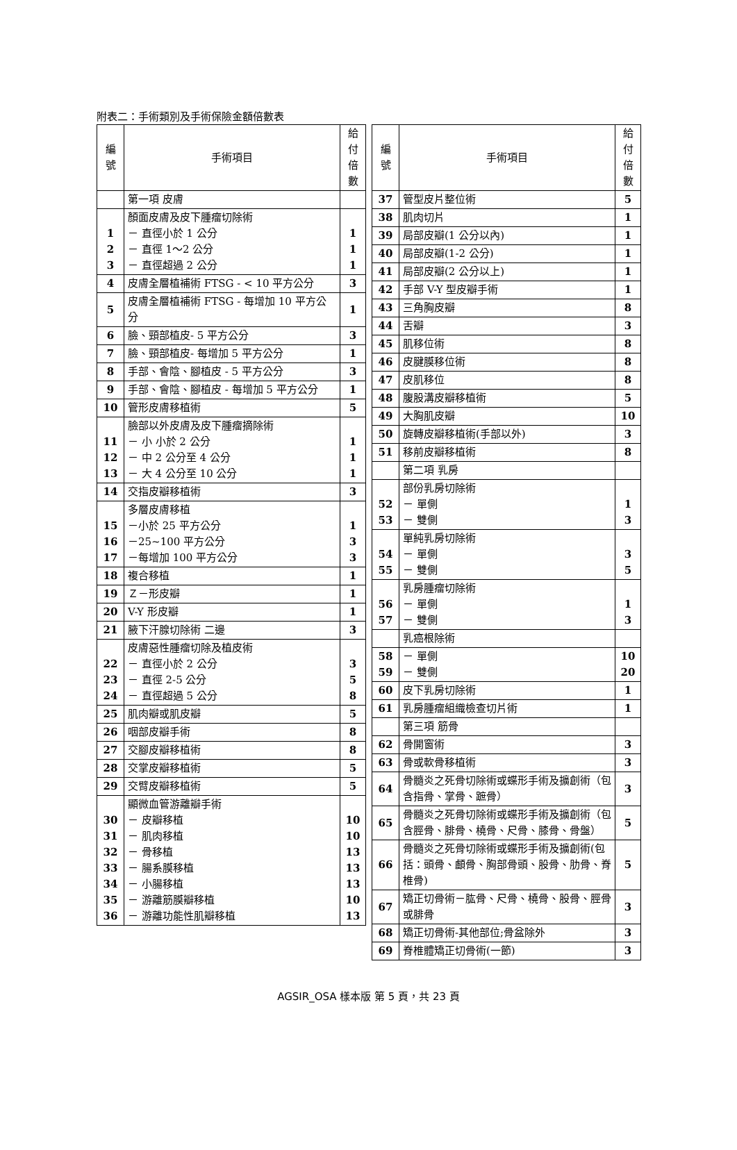附表二：手術類別及手術保險金額倍數表
| 編 號 | 手術項目 | 給付 倍數 |
| --- | --- | --- |
| | 第一項 皮膚 | |
| 1 2 3 | 顏面皮膚及皮下腫瘤切除術 － 直徑小於 1 公分 － 直徑 1～2 公分 － 直徑超過 2 公分 | 1 1 1 |
| 4 | 皮膚全層植補術 FTSG - < 10 平方公分 | 3 |
| 5 | 皮膚全層植補術 FTSG - 每增加 10 平方公分 | 1 |
| 6 | 臉、頸部植皮- 5 平方公分 | 3 |
| 7 | 臉、頸部植皮- 每增加 5 平方公分 | 1 |
| 8 | 手部、會陰、腳植皮 - 5 平方公分 | 3 |
| 9 | 手部、會陰、腳植皮 - 每增加 5 平方公分 | 1 |
| 10 | 管形皮膚移植術 | 5 |
| 11 12 13 | 臉部以外皮膚及皮下腫瘤摘除術 － 小 小於 2 公分 － 中 2 公分至 4 公分 － 大 4 公分至 10 公分 | 1 1 1 |
| 14 | 交指皮瓣移植術 | 3 |
| 15 16 17 | 多層皮膚移植 －小於 25 平方公分 －25~100 平方公分 －每增加 100 平方公分 | 1 3 3 |
| 18 | 複合移植 | 1 |
| 19 | Ｚ－形皮瓣 | 1 |
| 20 | V-Y 形皮瓣 | 1 |
| 21 | 腋下汗腺切除術 二邊 | 3 |
| 22 23 24 | 皮膚惡性腫瘤切除及植皮術 － 直徑小於 2 公分 － 直徑 2-5 公分 － 直徑超過 5 公分 | 3 5 8 |
| 25 | 肌肉瓣或肌皮瓣 | 5 |
| 26 | 咽部皮瓣手術 | 8 |
| 27 | 交腳皮瓣移植術 | 8 |
| 28 | 交掌皮瓣移植術 | 5 |
| 29 | 交臂皮瓣移植術 | 5 |
| 30 31 32 33 34 35 36 | 顯微血管游離瓣手術 － 皮瓣移植 － 肌肉移植 － 骨移植 － 腸系膜移植 － 小腸移植 － 游離筋膜瓣移植 － 游離功能性肌瓣移植 | 10 10 13 13 13 10 13 |
| 編 號 | 手術項目 | 給付 倍數 |
| --- | --- | --- |
| 37 | 管型皮片整位術 | 5 |
| 38 | 肌肉切片 | 1 |
| 39 | 局部皮瓣(1 公分以內) | 1 |
| 40 | 局部皮瓣(1-2 公分) | 1 |
| 41 | 局部皮瓣(2 公分以上) | 1 |
| 42 | 手部 V-Y 型皮瓣手術 | 1 |
| 43 | 三角胸皮瓣 | 8 |
| 44 | 舌瓣 | 3 |
| 45 | 肌移位術 | 8 |
| 46 | 皮腱膜移位術 | 8 |
| 47 | 皮肌移位 | 8 |
| 48 | 腹股溝皮瓣移植術 | 5 |
| 49 | 大胸肌皮瓣 | 10 |
| 50 | 旋轉皮瓣移植術(手部以外) | 3 |
| 51 | 移前皮瓣移植術 | 8 |
| | 第二項 乳房 | |
| 52 53 | 部份乳房切除術 － 單側 － 雙側 | 1 3 |
| 54 55 | 單純乳房切除術 － 單側 － 雙側 | 3 5 |
| 56 57 | 乳房腫瘤切除術 － 單側 － 雙側 | 1 3 |
| | 乳癌根除術 | |
| 58 59 | － 單側 － 雙側 | 10 20 |
| 60 | 皮下乳房切除術 | 1 |
| 61 | 乳房腫瘤組織檢查切片術 | 1 |
| | 第三項 筋骨 | |
| 62 | 骨開窗術 | 3 |
| 63 | 骨或軟骨移植術 | 3 |
| 64 | 骨髓炎之死骨切除術或蝶形手術及擴創術（包含指骨、掌骨、蹠骨） | 3 |
| 65 | 骨髓炎之死骨切除術或蝶形手術及擴創術（包含脛骨、腓骨、橈骨、尺骨、膝骨、骨盤） | 5 |
| 66 | 骨髓炎之死骨切除術或蝶形手術及擴創術(包括：頭骨、顱骨、胸部骨頭、股骨、肋骨、脊椎骨) | 5 |
| 67 | 矯正切骨術－肱骨、尺骨、橈骨、股骨、脛骨或腓骨 | 3 |
| 68 | 矯正切骨術-其他部位;骨盆除外 | 3 |
| 69 | 脊椎體矯正切骨術(一節) | 3 |
AGSIR_OSA 樣本版 第 5 頁，共 23 頁